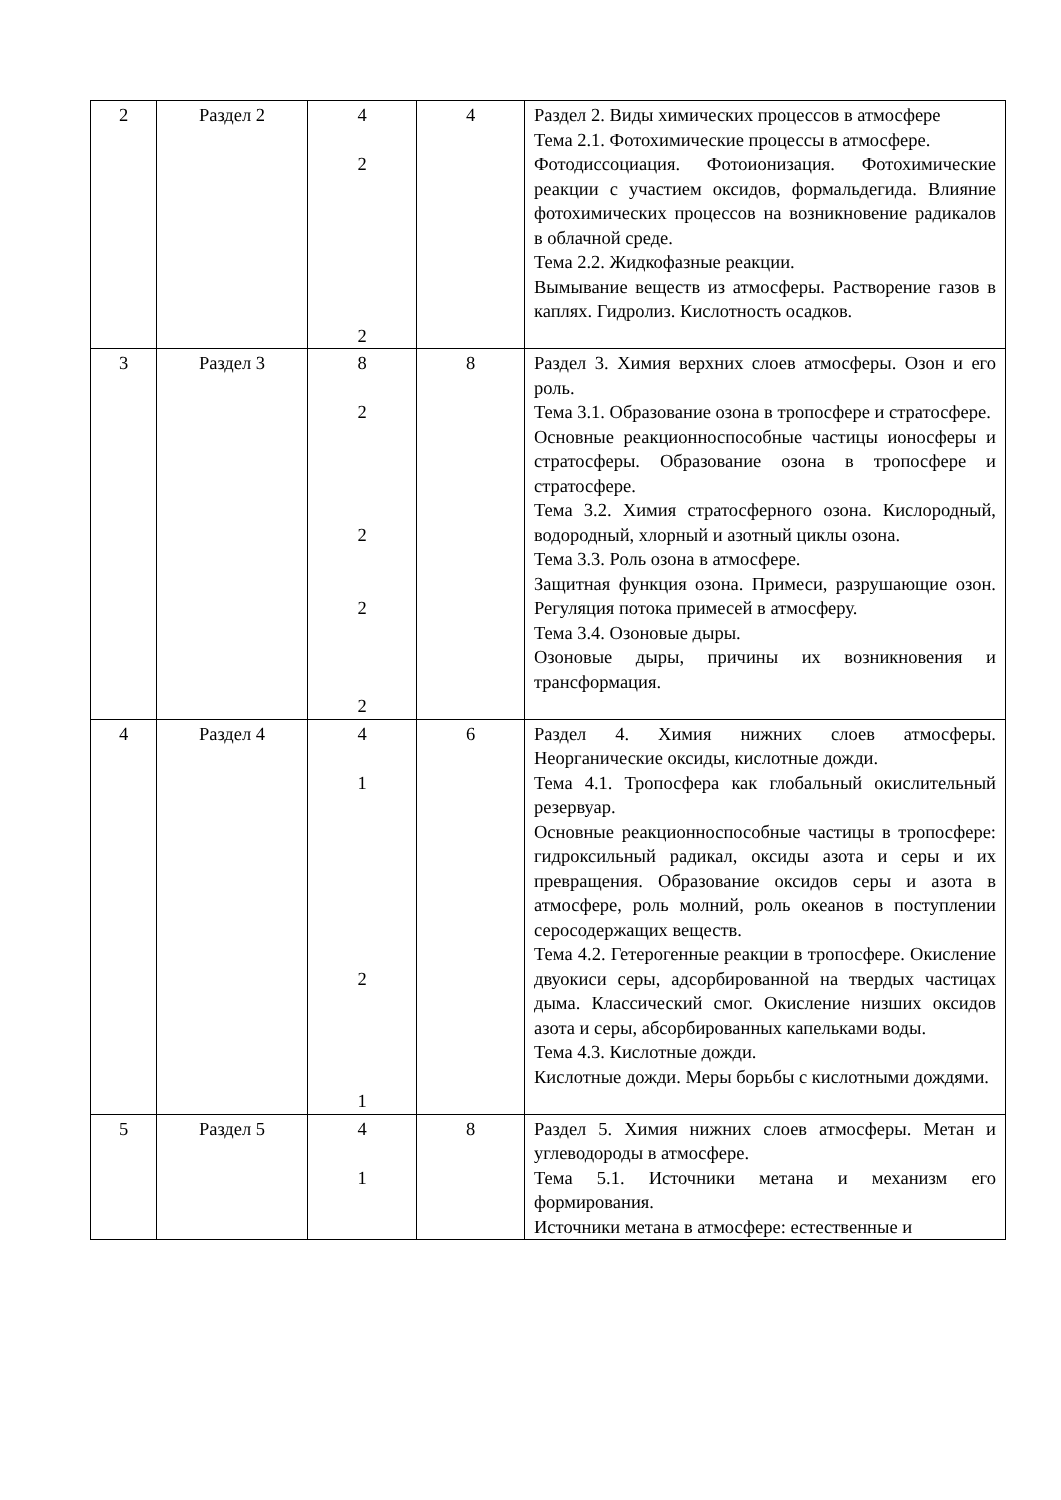| 2 | Раздел 2 | 4 2 2 | 4 | Раздел 2. Виды химических процессов в атмосфере Тема 2.1. Фотохимические процессы в атмосфере. Фотодиссоциация. Фотоионизация. Фотохимические реакции с участием оксидов, формальдегида. Влияние фотохимических процессов на возникновение радикалов в облачной среде. Тема 2.2. Жидкофазные реакции. Вымывание веществ из атмосферы. Растворение газов в каплях. Гидролиз. Кислотность осадков. |
| 3 | Раздел 3 | 8 2 2 2 2 | 8 | Раздел 3. Химия верхних слоев атмосферы. Озон и его роль. Тема 3.1. Образование озона в тропосфере и стратосфере. Основные реакционноспособные частицы ионосферы и стратосферы. Образование озона в тропосфере и стратосфере. Тема 3.2. Химия стратосферного озона. Кислородный, водородный, хлорный и азотный циклы озона. Тема 3.3. Роль озона в атмосфере. Защитная функция озона. Примеси, разрушающие озон. Регуляция потока примесей в атмосферу. Тема 3.4. Озоновые дыры. Озоновые дыры, причины их возникновения и трансформация. |
| 4 | Раздел 4 | 4 1 2 1 | 6 | Раздел 4. Химия нижних слоев атмосферы. Неорганические оксиды, кислотные дожди. Тема 4.1. Тропосфера как глобальный окислительный резервуар. Основные реакционноспособные частицы в тропосфере: гидроксильный радикал, оксиды азота и серы и их превращения. Образование оксидов серы и азота в атмосфере, роль молний, роль океанов в поступлении серосодержащих веществ. Тема 4.2. Гетерогенные реакции в тропосфере. Окисление двуокиси серы, адсорбированной на твердых частицах дыма. Классический смог. Окисление низших оксидов азота и серы, абсорбированных капельками воды. Тема 4.3. Кислотные дожди. Кислотные дожди. Меры борьбы с кислотными дождями. |
| 5 | Раздел 5 | 4 1 | 8 | Раздел 5. Химия нижних слоев атмосферы. Метан и углеводороды в атмосфере. Тема 5.1. Источники метана и механизм его формирования. Источники метана в атмосфере: естественные и |